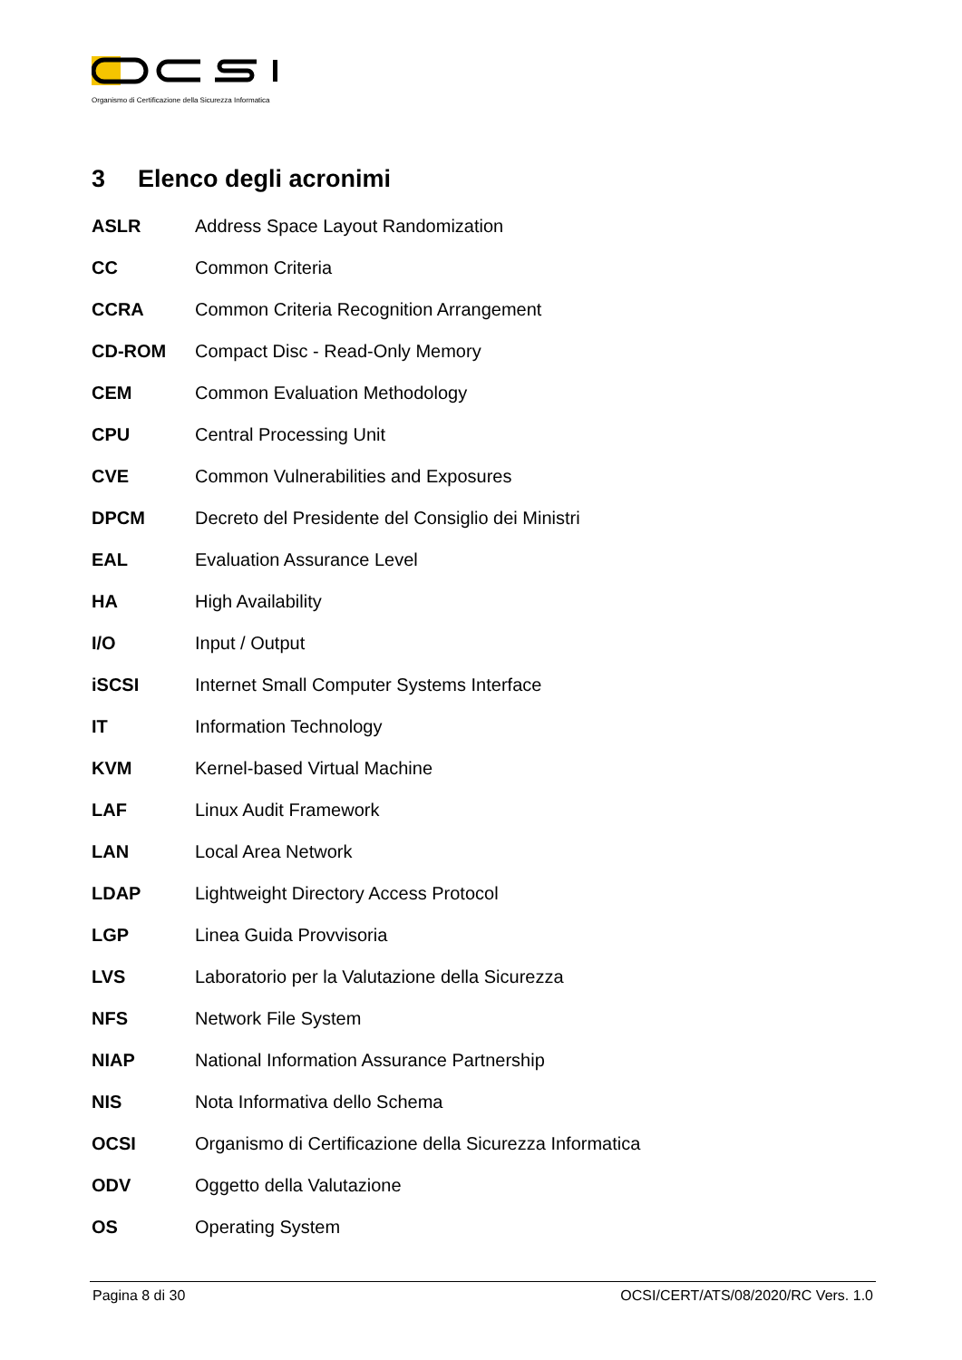Organismo di Certificazione della Sicurezza Informatica
3 Elenco degli acronimi
ASLR Address Space Layout Randomization
CC Common Criteria
CCRA Common Criteria Recognition Arrangement
CD-ROM Compact Disc - Read-Only Memory
CEM Common Evaluation Methodology
CPU Central Processing Unit
CVE Common Vulnerabilities and Exposures
DPCM Decreto del Presidente del Consiglio dei Ministri
EAL Evaluation Assurance Level
HA High Availability
I/O Input / Output
iSCSI Internet Small Computer Systems Interface
IT Information Technology
KVM Kernel-based Virtual Machine
LAF Linux Audit Framework
LAN Local Area Network
LDAP Lightweight Directory Access Protocol
LGP Linea Guida Provvisoria
LVS Laboratorio per la Valutazione della Sicurezza
NFS Network File System
NIAP National Information Assurance Partnership
NIS Nota Informativa dello Schema
OCSI Organismo di Certificazione della Sicurezza Informatica
ODV Oggetto della Valutazione
OS Operating System
Pagina 8 di 30 OCSI/CERT/ATS/08/2020/RC Vers. 1.0